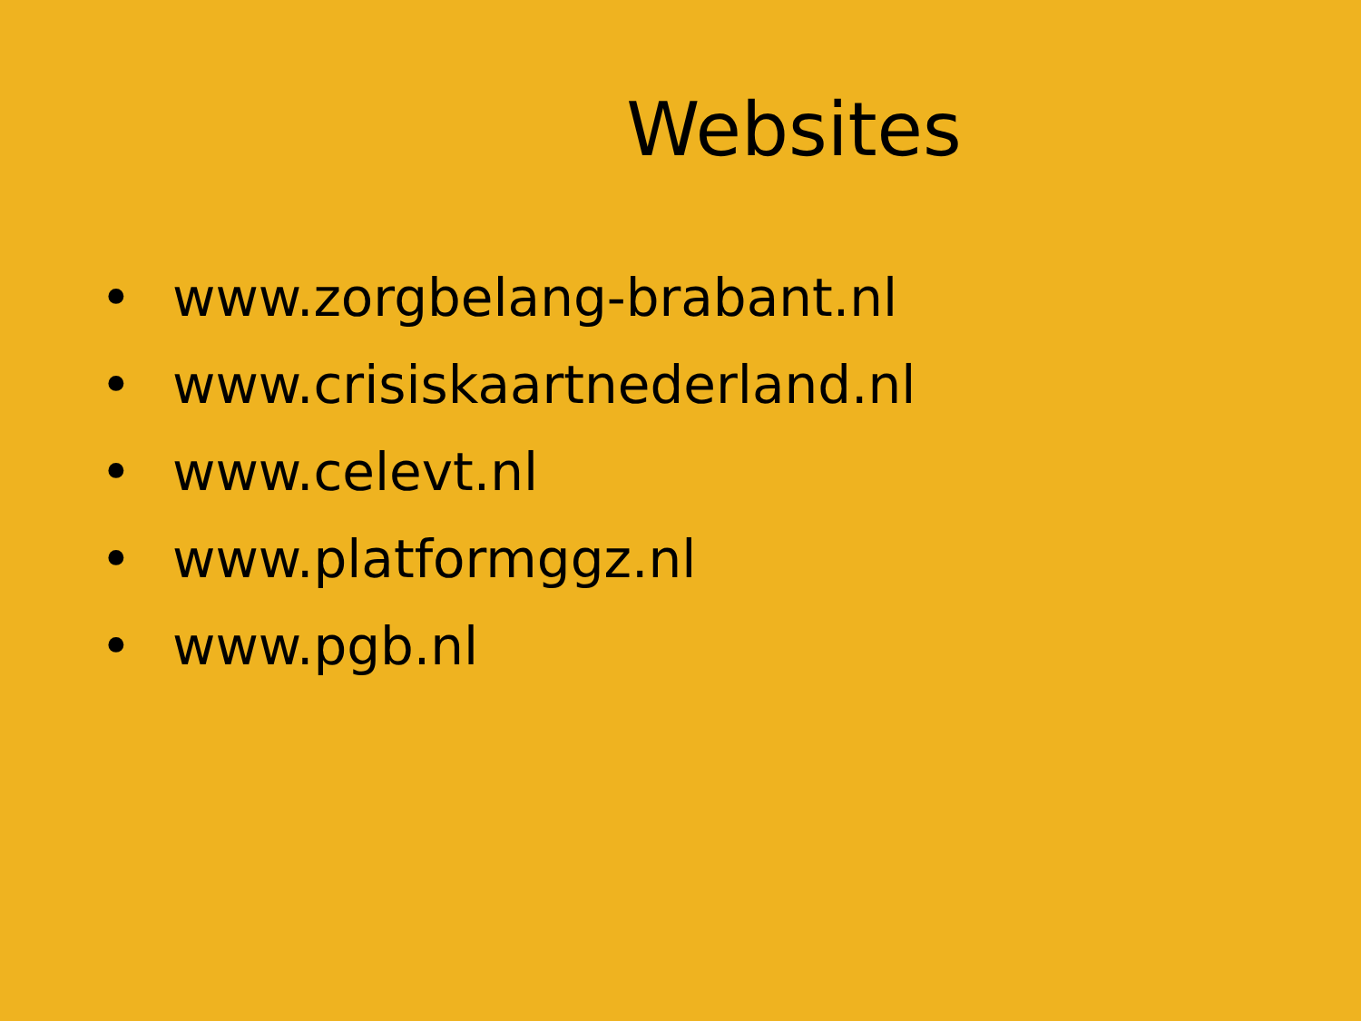Websites
• www.zorgbelang-brabant.nl
• www.crisiskaartnederland.nl
• www.celevt.nl
• www.platformggz.nl
• www.pgb.nl